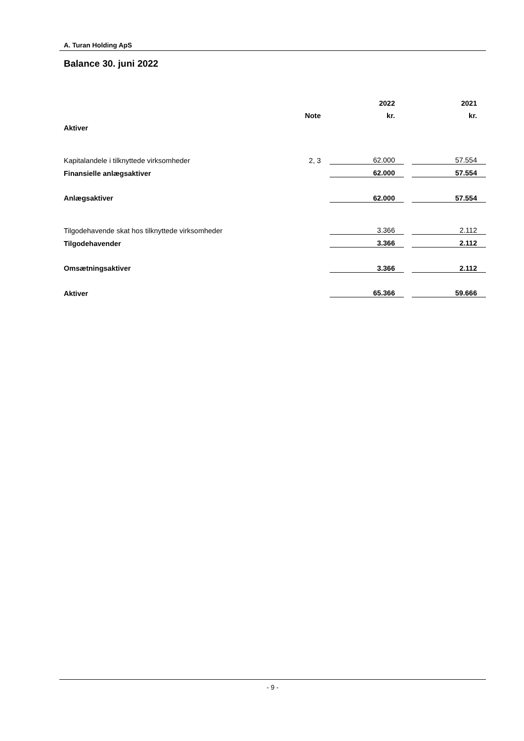A. Turan Holding ApS
Balance 30. juni 2022
| | | 2022 | | 2021 |
| --- | --- | --- | --- | --- |
| | Note | kr. | | kr. |
| Aktiver | | | | |
| Kapitalandele i tilknyttede virksomheder | 2, 3 | 62.000 | | 57.554 |
| Finansielle anlægsaktiver | | 62.000 | | 57.554 |
| Anlægsaktiver | | 62.000 | | 57.554 |
| Tilgodehavende skat hos tilknyttede virksomheder | | 3.366 | | 2.112 |
| Tilgodehavender | | 3.366 | | 2.112 |
| Omsætningsaktiver | | 3.366 | | 2.112 |
| Aktiver | | 65.366 | | 59.666 |
- 9 -